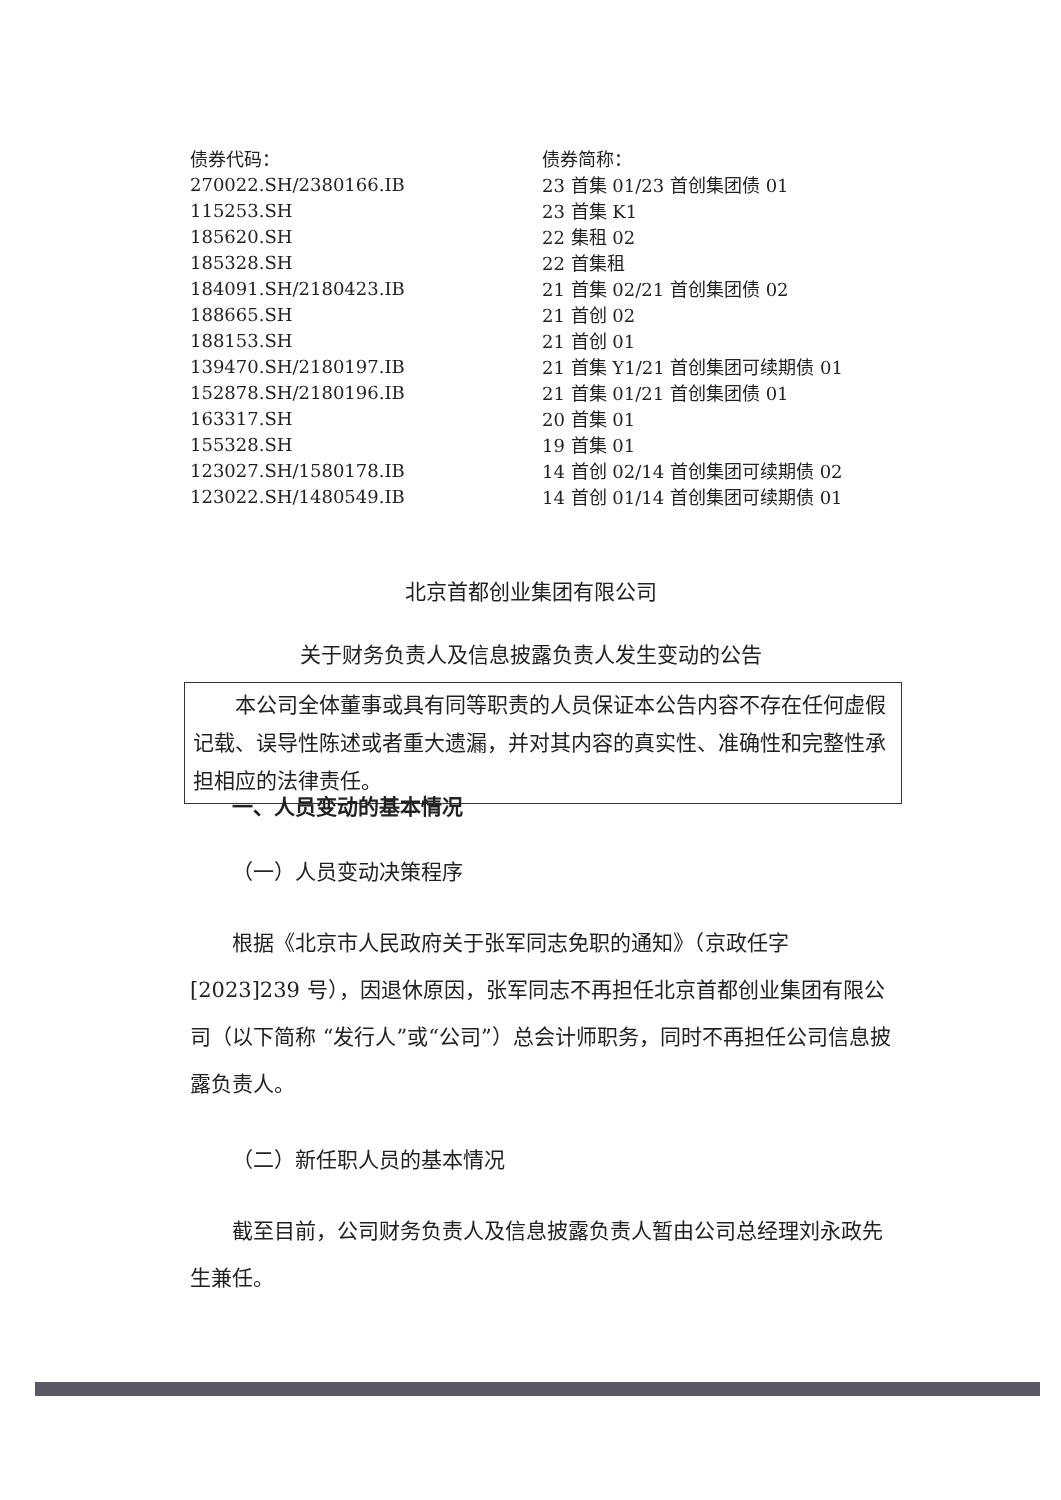| 债券代码： | 债券简称： |
| 270022.SH/2380166.IB | 23 首集 01/23 首创集团债 01 |
| 115253.SH | 23 首集 K1 |
| 185620.SH | 22 集租 02 |
| 185328.SH | 22 首集租 |
| 184091.SH/2180423.IB | 21 首集 02/21 首创集团债 02 |
| 188665.SH | 21 首创 02 |
| 188153.SH | 21 首创 01 |
| 139470.SH/2180197.IB | 21 首集 Y1/21 首创集团可续期债 01 |
| 152878.SH/2180196.IB | 21 首集 01/21 首创集团债 01 |
| 163317.SH | 20 首集 01 |
| 155328.SH | 19 首集 01 |
| 123027.SH/1580178.IB | 14 首创 02/14 首创集团可续期债 02 |
| 123022.SH/1480549.IB | 14 首创 01/14 首创集团可续期债 01 |
北京首都创业集团有限公司
关于财务负责人及信息披露负责人发生变动的公告
  本公司全体董事或具有同等职责的人员保证本公告内容不存在任何虚假记载、误导性陈述或者重大遗漏，并对其内容的真实性、准确性和完整性承担相应的法律责任。
一、人员变动的基本情况
（一）人员变动决策程序
根据《北京市人民政府关于张军同志免职的通知》（京政任字[2023]239 号），因退休原因，张军同志不再担任北京首都创业集团有限公司（以下简称 “发行人”或“公司”）总会计师职务，同时不再担任公司信息披露负责人。
（二）新任职人员的基本情况
截至目前，公司财务负责人及信息披露负责人暂由公司总经理刘永政先生兼任。